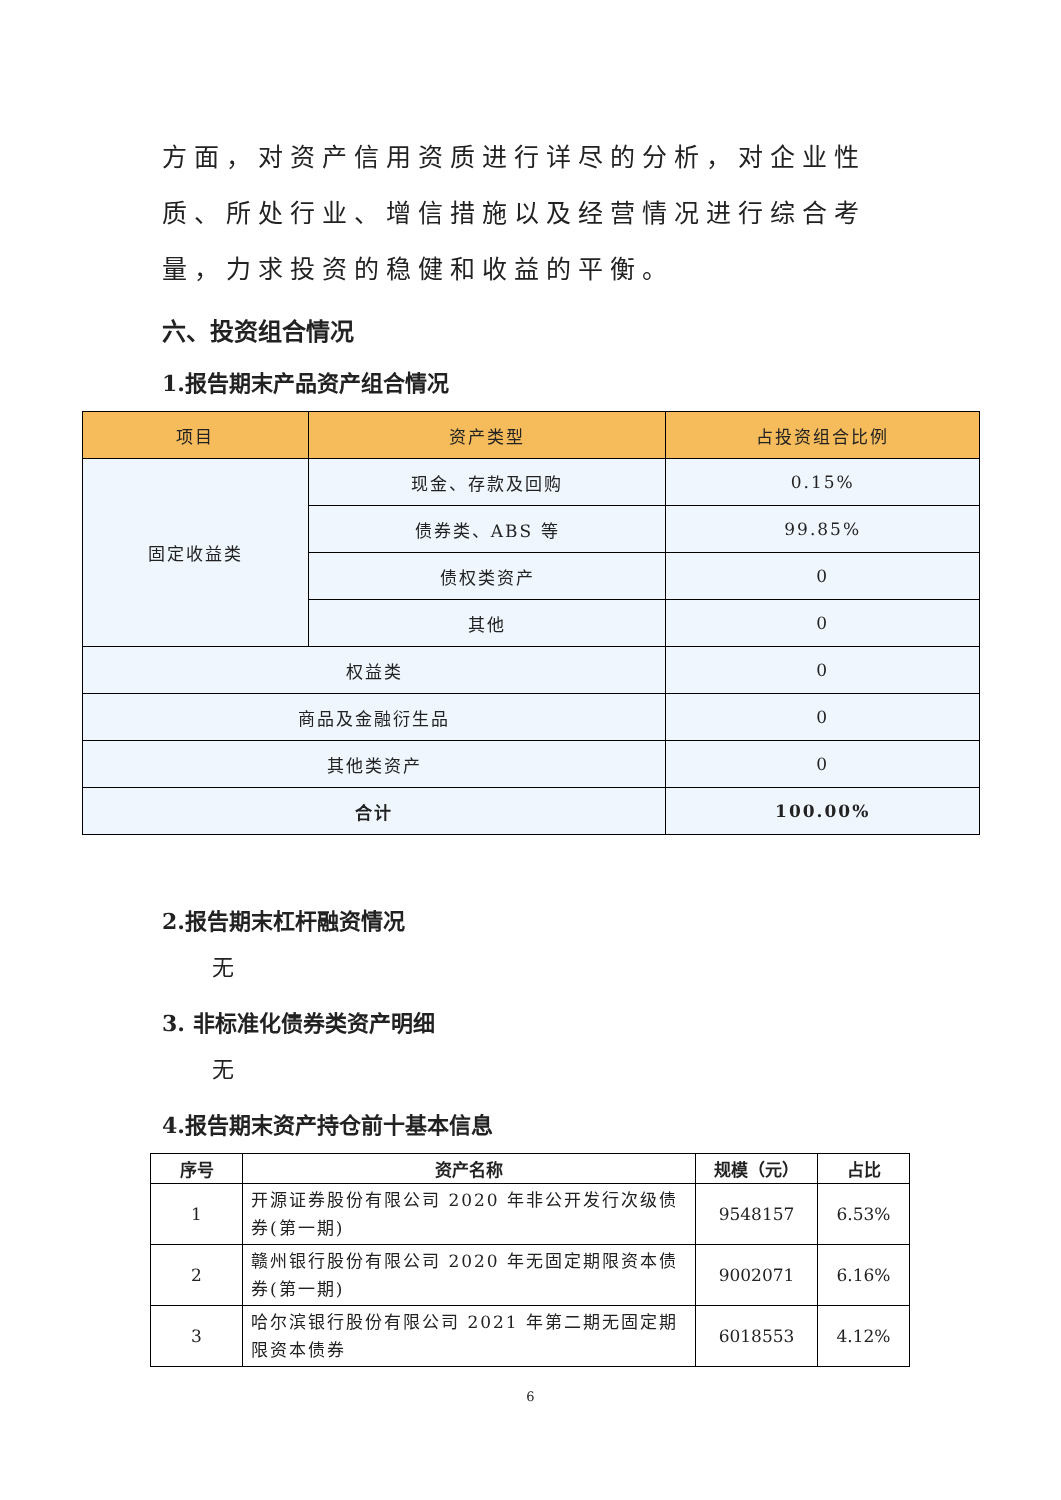方面，对资产信用资质进行详尽的分析，对企业性质、所处行业、增信措施以及经营情况进行综合考量，力求投资的稳健和收益的平衡。
六、投资组合情况
1.报告期末产品资产组合情况
| 项目 | 资产类型 | 占投资组合比例 |
| --- | --- | --- |
| 固定收益类 | 现金、存款及回购 | 0.15% |
| | 债券类、ABS 等 | 99.85% |
| | 债权类资产 | 0 |
| | 其他 | 0 |
| 权益类 | | 0 |
| 商品及金融衍生品 | | 0 |
| 其他类资产 | | 0 |
| 合计 | | 100.00% |
2.报告期末杠杆融资情况
无
3. 非标准化债券类资产明细
无
4.报告期末资产持仓前十基本信息
| 序号 | 资产名称 | 规模（元） | 占比 |
| --- | --- | --- | --- |
| 1 | 开源证券股份有限公司 2020 年非公开发行次级债券(第一期) | 9548157 | 6.53% |
| 2 | 赣州银行股份有限公司 2020 年无固定期限资本债券(第一期) | 9002071 | 6.16% |
| 3 | 哈尔滨银行股份有限公司 2021 年第二期无固定期限资本债券 | 6018553 | 4.12% |
6